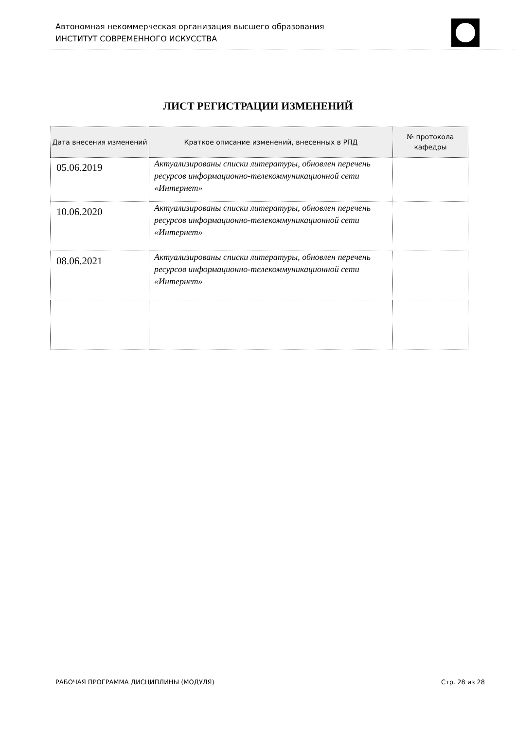Автономная некоммерческая организация высшего образования
ИНСТИТУТ СОВРЕМЕННОГО ИСКУССТВА
ЛИСТ РЕГИСТРАЦИИ ИЗМЕНЕНИЙ
| Дата внесения изменений | Краткое описание изменений, внесенных в РПД | № протокола кафедры |
| --- | --- | --- |
| 05.06.2019 | Актуализированы списки литературы, обновлен перечень ресурсов информационно-телекоммуникационной сети «Интернет» | |
| 10.06.2020 | Актуализированы списки литературы, обновлен перечень ресурсов информационно-телекоммуникационной сети «Интернет» | |
| 08.06.2021 | Актуализированы списки литературы, обновлен перечень ресурсов информационно-телекоммуникационной сети «Интернет» | |
РАБОЧАЯ ПРОГРАММА ДИСЦИПЛИНЫ (МОДУЛЯ) Стр. 28 из 28